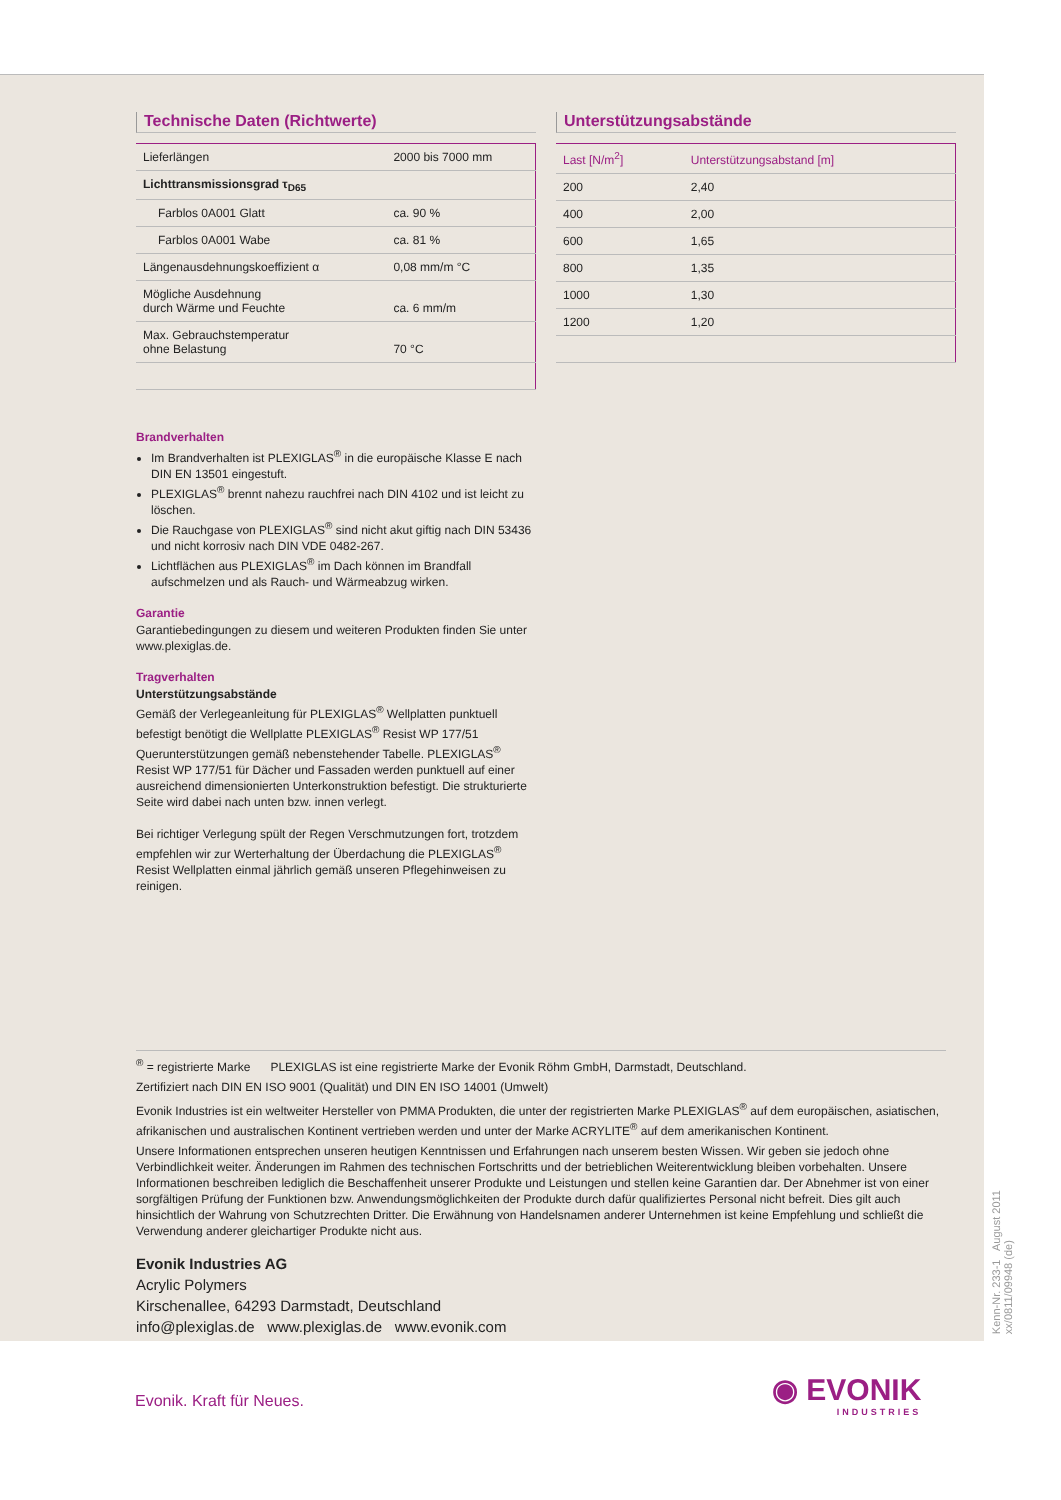Technische Daten (Richtwerte)
| Lieferlängen | 2000 bis 7000 mm |
| Lichttransmissionsgrad τ<sub>D65</sub> | |
| Farblos 0A001 Glatt | ca. 90 % |
| Farblos 0A001 Wabe | ca. 81 % |
| Längenausdehnungskoeffizient α | 0,08 mm/m °C |
| Mögliche Ausdehnung durch Wärme und Feuchte | ca. 6 mm/m |
| Max. Gebrauchstemperatur ohne Belastung | 70 °C |
Unterstützungsabstände
| Last [N/m<sup>2</sup>] | Unterstützungsabstand [m] |
| --- | --- |
| 200 | 2,40 |
| 400 | 2,00 |
| 600 | 1,65 |
| 800 | 1,35 |
| 1000 | 1,30 |
| 1200 | 1,20 |
Brandverhalten
Im Brandverhalten ist PLEXIGLAS<sup>®</sup> in die europäische Klasse E nach DIN EN 13501 eingestuft.
PLEXIGLAS<sup>®</sup> brennt nahezu rauchfrei nach DIN 4102 und ist leicht zu löschen.
Die Rauchgase von PLEXIGLAS<sup>®</sup> sind nicht akut giftig nach DIN 53436 und nicht korrosiv nach DIN VDE 0482-267.
Lichtflächen aus PLEXIGLAS<sup>®</sup> im Dach können im Brandfall aufschmelzen und als Rauch- und Wärmeabzug wirken.
Garantie
Garantiebedingungen zu diesem und weiteren Produkten finden Sie unter www.plexiglas.de.
Tragverhalten
Unterstützungsabstände
Gemäß der Verlegeanleitung für PLEXIGLAS<sup>®</sup> Wellplatten punktuell befestigt benötigt die Wellplatte PLEXIGLAS<sup>®</sup> Resist WP 177/51 Querunterstützungen gemäß nebenstehender Tabelle. PLEXIGLAS<sup>®</sup> Resist WP 177/51 für Dächer und Fassaden werden punktuell auf einer ausreichend dimensionierten Unterkonstruktion befestigt. Die strukturierte Seite wird dabei nach unten bzw. innen verlegt.
Bei richtiger Verlegung spült der Regen Verschmutzungen fort, trotzdem empfehlen wir zur Werterhaltung der Überdachung die PLEXIGLAS<sup>®</sup> Resist Wellplatten einmal jährlich gemäß unseren Pflegehinweisen zu reinigen.
<sup>®</sup> = registrierte Marke PLEXIGLAS ist eine registrierte Marke der Evonik Röhm GmbH, Darmstadt, Deutschland.
Zertifiziert nach DIN EN ISO 9001 (Qualität) und DIN EN ISO 14001 (Umwelt)
Evonik Industries ist ein weltweiter Hersteller von PMMA Produkten, die unter der registrierten Marke PLEXIGLAS<sup>®</sup> auf dem europäischen, asiatischen, afrikanischen und australischen Kontinent vertrieben werden und unter der Marke ACRYLITE<sup>®</sup> auf dem amerikanischen Kontinent.
Unsere Informationen entsprechen unseren heutigen Kenntnissen und Erfahrungen nach unserem besten Wissen. Wir geben sie jedoch ohne Verbindlichkeit weiter. Änderungen im Rahmen des technischen Fortschritts und der betrieblichen Weiterentwicklung bleiben vorbehalten. Unsere Informationen beschreiben lediglich die Beschaffenheit unserer Produkte und Leistungen und stellen keine Garantien dar. Der Abnehmer ist von einer sorgfältigen Prüfung der Funktionen bzw. Anwendungsmöglichkeiten der Produkte durch dafür qualifiziertes Personal nicht befreit. Dies gilt auch hinsichtlich der Wahrung von Schutzrechten Dritter. Die Erwähnung von Handelsnamen anderer Unternehmen ist keine Empfehlung und schließt die Verwendung anderer gleichartiger Produkte nicht aus.
Evonik Industries AG
Acrylic Polymers
Kirschenallee, 64293 Darmstadt, Deutschland
info@plexiglas.de www.plexiglas.de www.evonik.com
Kenn-Nr. 233-1 August 2011
xx/0811/09948 (de)
Evonik. Kraft für Neues.
◉ EVONIK
INDUSTRIES